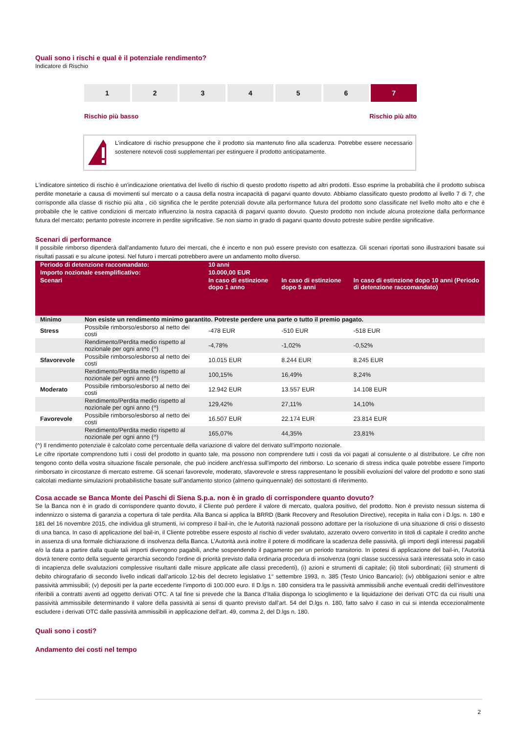Quali sono i rischi e qual è il potenziale rendimento?
Indicatore di Rischio
1 2 3 4 5 6 7
Rischio più basso Rischio più alto
L’indicatore di rischio presuppone che il prodotto sia mantenuto fino alla scadenza. Potrebbe essere necessario sostenere notevoli costi supplementari per estinguere il prodotto anticipatamente.
L'indicatore sintetico di rischio è un'indicazione orientativa del livello di rischio di questo prodotto rispetto ad altri prodotti. Esso esprime la probabilità che il prodotto subisca perdite monetarie a causa di movimenti sul mercato o a causa della nostra incapacità di pagarvi quanto dovuto. Abbiamo classificato questo prodotto al livello 7 di 7, che corrisponde alla classe di rischio più alta , ciò significa che le perdite potenziali dovute alla performance futura del prodotto sono classificate nel livello molto alto e che è probabile che le cattive condizioni di mercato influenzino la nostra capacità di pagarvi quanto dovuto. Questo prodotto non include alcuna protezione dalla performance futura del mercato; pertanto potreste incorrere in perdite significative. Se non siamo in grado di pagarvi quanto dovuto potreste subire perdite significative.
Scenari di performance
Il possibile rimborso dipenderà dall'andamento futuro dei mercati, che è incerto e non può essere previsto con esattezza. Gli scenari riportati sono illustrazioni basate sui risultati passati e su alcune ipotesi. Nel futuro i mercati potrebbero avere un andamento molto diverso.
| Periodo di detenzione raccomandato: | | 10 anni | | |
| --- | --- | --- | --- | --- |
| Importo nozionale esemplificativo: | | 10.000,00 EUR | | |
| Scenari | | In caso di estinzione dopo 1 anno | In caso di estinzione dopo 5 anni | In caso di estinzione dopo 10 anni (Periodo di detenzione raccomandato) |
| Minimo | Non esiste un rendimento minimo garantito. Potreste perdere una parte o tutto il premio pagato. | | | |
| Stress | Possibile rimborso/esborso al netto dei costi | -478 EUR | -510 EUR | -518 EUR |
| | Rendimento/Perdita medio rispetto al nozionale per ogni anno (^) | -4,78% | -1,02% | -0,52% |
| Sfavorevole | Possibile rimborso/esborso al netto dei costi | 10.015 EUR | 8.244 EUR | 8.245 EUR |
| | Rendimento/Perdita medio rispetto al nozionale per ogni anno (^) | 100,15% | 16,49% | 8,24% |
| Moderato | Possibile rimborso/esborso al netto dei costi | 12.942 EUR | 13.557 EUR | 14.108 EUR |
| | Rendimento/Perdita medio rispetto al nozionale per ogni anno (^) | 129,42% | 27,11% | 14,10% |
| Favorevole | Possibile rimborso/esborso al netto dei costi | 16.507 EUR | 22.174 EUR | 23.814 EUR |
| | Rendimento/Perdita medio rispetto al nozionale per ogni anno (^) | 165,07% | 44,35% | 23,81% |
(^) Il rendimento potenziale è calcolato come percentuale della variazione di valore del derivato sull'importo nozionale.
Le cifre riportate comprendono tutti i costi del prodotto in quanto tale, ma possono non comprendere tutti i costi da voi pagati al consulente o al distributore. Le cifre non tengono conto della vostra situazione fiscale personale, che può incidere anch'essa sull'importo del rimborso. Lo scenario di stress indica quale potrebbe essere l'importo rimborsato in circostanze di mercato estreme. Gli scenari favorevole, moderato, sfavorevole e stress rappresentano le possibili evoluzioni del valore del prodotto e sono stati calcolati mediante simulazioni probabilistiche basate sull’andamento storico (almeno quinquennale) dei sottostanti di riferimento.
Cosa accade se Banca Monte dei Paschi di Siena S.p.a. non è in grado di corrispondere quanto dovuto?
Se la Banca non è in grado di corrispondere quanto dovuto, il Cliente può perdere il valore di mercato, qualora positivo, del prodotto. Non è previsto nessun sistema di indennizzo o sistema di garanzia a copertura di tale perdita. Alla Banca si applica la BRRD (Bank Recovery and Resolution Directive), recepita in Italia con i D.lgs. n. 180 e 181 del 16 novembre 2015, che individua gli strumenti, ivi compreso il bail-in, che le Autorità nazionali possono adottare per la risoluzione di una situazione di crisi o dissesto di una banca. In caso di applicazione del bail-in, il Cliente potrebbe essere esposto al rischio di veder svalutato, azzerato ovvero convertito in titoli di capitale il credito anche in assenza di una formale dichiarazione di insolvenza della Banca. L’Autorità avrà inoltre il potere di modificare la scadenza delle passività, gli importi degli interessi pagabili e/o la data a partire dalla quale tali importi divengono pagabili, anche sospendendo il pagamento per un periodo transitorio. In ipotesi di applicazione del bail-in, l’Autorità dovrà tenere conto della seguente gerarchia secondo l’ordine di priorità previsto dalla ordinaria procedura di insolvenza (ogni classe successiva sarà interessata solo in caso di incapienza delle svalutazioni complessive risultanti dalle misure applicate alle classi precedenti), (i) azioni e strumenti di capitale; (ii) titoli subordinati; (iii) strumenti di debito chirografario di secondo livello indicati dall’articolo 12-bis del decreto legislativo 1° settembre 1993, n. 385 (Testo Unico Bancario); (iv) obbligazioni senior e altre passività ammissibili; (v) depositi per la parte eccedente l’importo di 100.000 euro. Il D.lgs n. 180 considera tra le passività ammissibili anche eventuali crediti dell’investitore riferibili a contratti aventi ad oggetto derivati OTC. A tal fine si prevede che la Banca d’Italia disponga lo scioglimento e la liquidazione dei derivati OTC da cui risulti una passività ammissibile determinando il valore della passività ai sensi di quanto previsto dall’art. 54 del D.lgs n. 180, fatto salvo il caso in cui si intenda eccezionalmente escludere i derivati OTC dalle passività ammissibili in applicazione dell'art. 49, comma 2, del D.lgs n. 180.
Quali sono i costi?
Andamento dei costi nel tempo
2